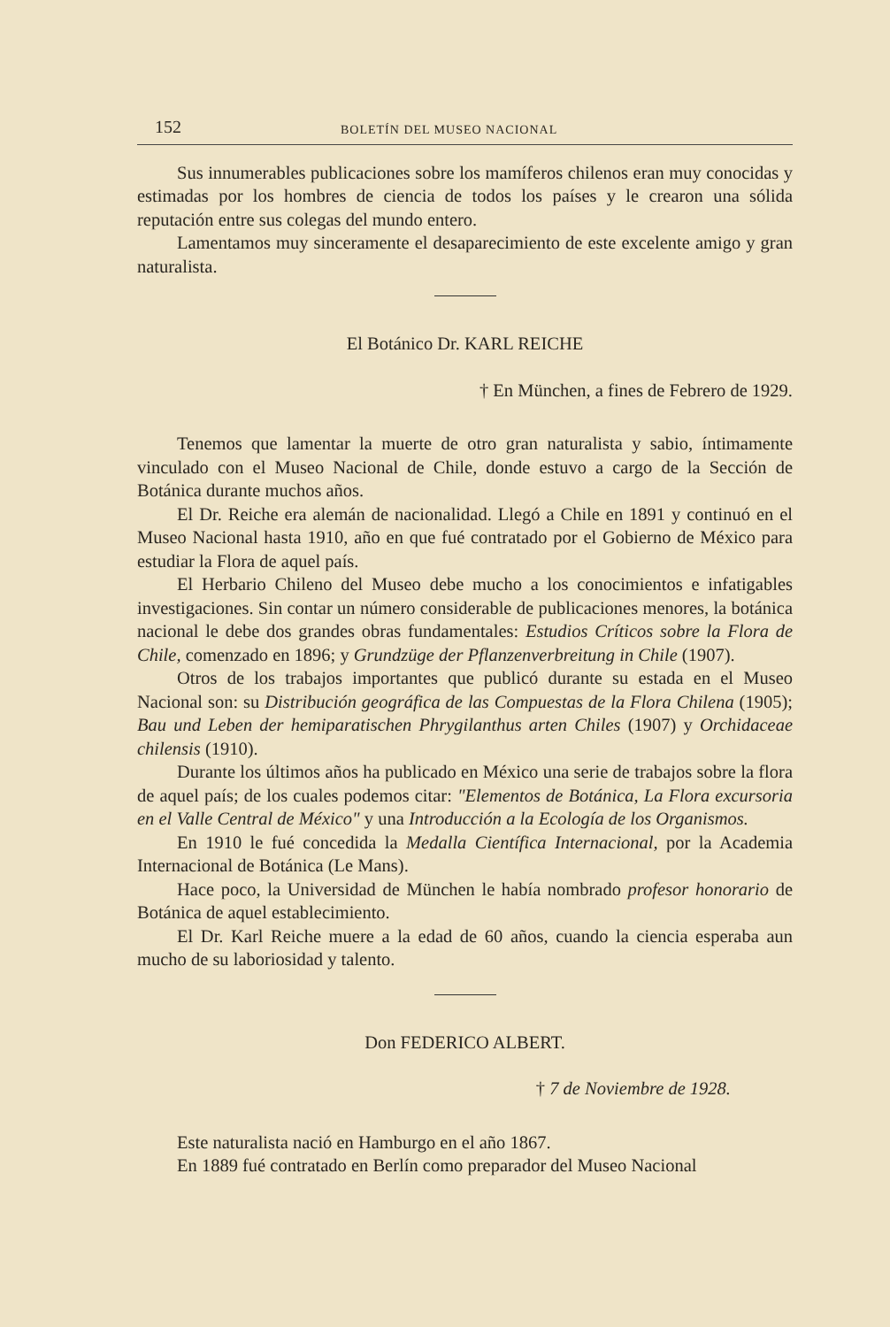152 BOLETÍN DEL MUSEO NACIONAL
Sus innumerables publicaciones sobre los mamíferos chilenos eran muy conocidas y estimadas por los hombres de ciencia de todos los países y le crearon una sólida reputación entre sus colegas del mundo entero.
Lamentamos muy sinceramente el desaparecimiento de este excelente amigo y gran naturalista.
El Botánico Dr. KARL REICHE
† En München, a fines de Febrero de 1929.
Tenemos que lamentar la muerte de otro gran naturalista y sabio, íntimamente vinculado con el Museo Nacional de Chile, donde estuvo a cargo de la Sección de Botánica durante muchos años.
El Dr. Reiche era alemán de nacionalidad. Llegó a Chile en 1891 y continuó en el Museo Nacional hasta 1910, año en que fué contratado por el Gobierno de México para estudiar la Flora de aquel país.
El Herbario Chileno del Museo debe mucho a los conocimientos e infatigables investigaciones. Sin contar un número considerable de publicaciones menores, la botánica nacional le debe dos grandes obras fundamentales: Estudios Críticos sobre la Flora de Chile, comenzado en 1896; y Grundzüge der Pflanzenverbreitung in Chile (1907).
Otros de los trabajos importantes que publicó durante su estada en el Museo Nacional son: su Distribución geográfica de las Compuestas de la Flora Chilena (1905); Bau und Leben der hemiparatischen Phrygilanthus arten Chiles (1907) y Orchidaceae chilensis (1910).
Durante los últimos años ha publicado en México una serie de trabajos sobre la flora de aquel país; de los cuales podemos citar: "Elementos de Botánica, La Flora excursoria en el Valle Central de México" y una Introducción a la Ecología de los Organismos.
En 1910 le fué concedida la Medalla Científica Internacional, por la Academia Internacional de Botánica (Le Mans).
Hace poco, la Universidad de München le había nombrado profesor honorario de Botánica de aquel establecimiento.
El Dr. Karl Reiche muere a la edad de 60 años, cuando la ciencia esperaba aun mucho de su laboriosidad y talento.
Don FEDERICO ALBERT.
† 7 de Noviembre de 1928.
Este naturalista nació en Hamburgo en el año 1867.
En 1889 fué contratado en Berlín como preparador del Museo Nacional